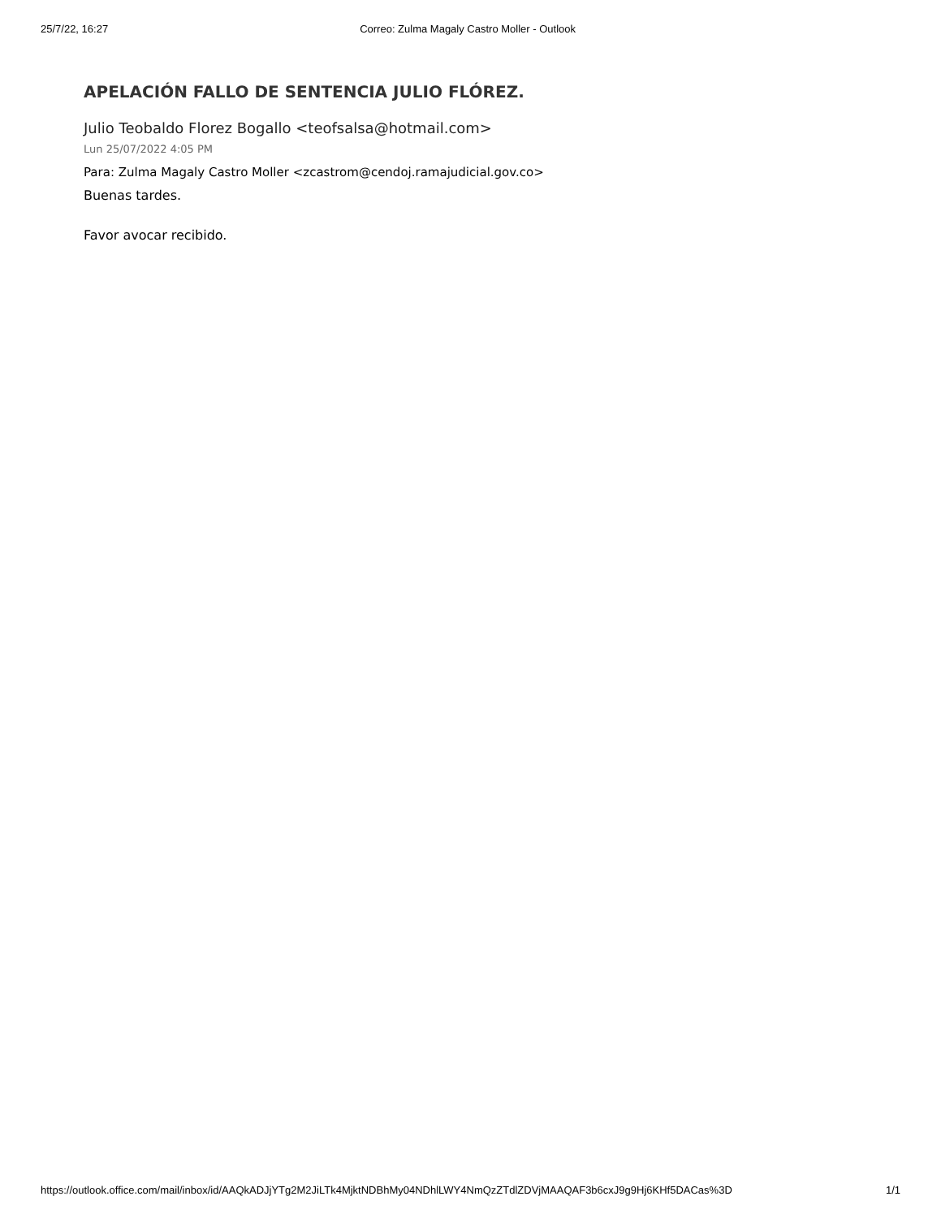25/7/22, 16:27 Correo: Zulma Magaly Castro Moller - Outlook
APELACIÓN FALLO DE SENTENCIA JULIO FLÓREZ.
Julio Teobaldo Florez Bogallo <teofsalsa@hotmail.com>
Lun 25/07/2022 4:05 PM
Para: Zulma Magaly Castro Moller <zcastrom@cendoj.ramajudicial.gov.co>
Buenas tardes.
Favor avocar recibido.
https://outlook.office.com/mail/inbox/id/AAQkADJjYTg2M2JiLTk4MjktNDBhMy04NDhlLWY4NmQzZTdlZDVjMAAQAF3b6cxJ9g9Hj6KHf5DACas%3D 1/1